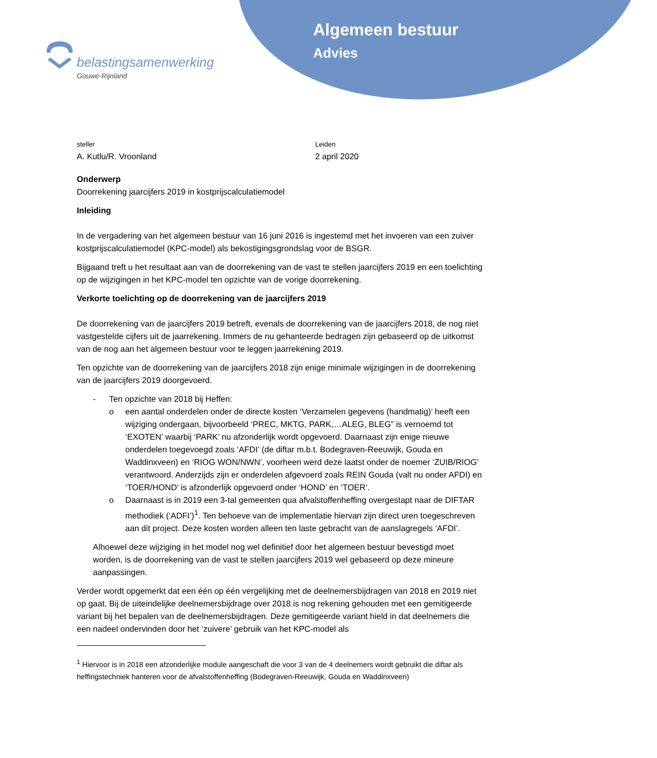Algemeen bestuur
Advies
belastingsamenwerking
Gouwe-Rijnland
steller
A. Kutlu/R. Vroonland
Leiden
2 april 2020
Onderwerp
Doorrekening jaarcijfers 2019 in kostprijscalculatiemodel
Inleiding
In de vergadering van het algemeen bestuur van 16 juni 2016 is ingestemd met het invoeren van een zuiver kostprijscalculatiemodel (KPC-model) als bekostigingsgrondslag voor de BSGR.
Bijgaand treft u het resultaat aan van de doorrekening van de vast te stellen jaarcijfers 2019 en een toelichting op de wijzigingen in het KPC-model ten opzichte van de vorige doorrekening.
Verkorte toelichting op de doorrekening van de jaarcijfers 2019
De doorrekening van de jaarcijfers 2019 betreft, evenals de doorrekening van de jaarcijfers 2018, de nog niet vastgestelde cijfers uit de jaarrekening. Immers de nu gehanteerde bedragen zijn gebaseerd op de uitkomst van de nog aan het algemeen bestuur voor te leggen jaarrekening 2019.
Ten opzichte van de doorrekening van de jaarcijfers 2018 zijn enige minimale wijzigingen in de doorrekening van de jaarcijfers 2019 doorgevoerd.
- Ten opzichte van 2018 bij Heffen:
o een aantal onderdelen onder de directe kosten ‘Verzamelen gegevens (handmatig)’ heeft een wijziging ondergaan, bijvoorbeeld ‘PREC, MKTG, PARK,…ALEG, BLEG” is vernoemd tot ‘EXOTEN’ waarbij ‘PARK’ nu afzonderlijk wordt opgevoerd. Daarnaast zijn enige nieuwe onderdelen toegevoegd zoals ‘AFDI’ (de diftar m.b.t. Bodegraven-Reeuwijk, Gouda en Waddinxveen) en ‘RIOG WON/NWN’, voorheen werd deze laatst onder de noemer ‘ZUIB/RIOG’ verantwoord. Anderzijds zijn er onderdelen afgevoerd zoals REIN Gouda (valt nu onder AFDI) en ‘TOER/HOND’ is afzonderlijk opgevoerd onder ‘HOND’ en ‘TOER’.
o Daarnaast is in 2019 een 3-tal gemeenten qua afvalstoffenheffing overgestapt naar de DIFTAR methodiek (‘ADFI’)<sup>1</sup>. Ten behoeve van de implementatie hiervan zijn direct uren toegeschreven aan dit project. Deze kosten worden alleen ten laste gebracht van de aanslagregels ‘AFDI’.
Alhoewel deze wijziging in het model nog wel definitief door het algemeen bestuur bevestigd moet worden, is de doorrekening van de vast te stellen jaarcijfers 2019 wel gebaseerd op deze mineure aanpassingen.
Verder wordt opgemerkt dat een één op één vergelijking met de deelnemersbijdragen van 2018 en 2019 niet op gaat. Bij de uiteindelijke deelnemersbijdrage over 2018 is nog rekening gehouden met een gemitigeerde variant bij het bepalen van de deelnemersbijdragen. Deze gemitigeerde variant hield in dat deelnemers die een nadeel ondervinden door het ‘zuivere’ gebruik van het KPC-model als
<sup>1</sup> Hiervoor is in 2018 een afzonderlijke module aangeschaft die voor 3 van de 4 deelnemers wordt gebruikt die diftar als heffingstechniek hanteren voor de afvalstoffenheffing (Bodegraven-Reeuwijk, Gouda en Waddinxveen)